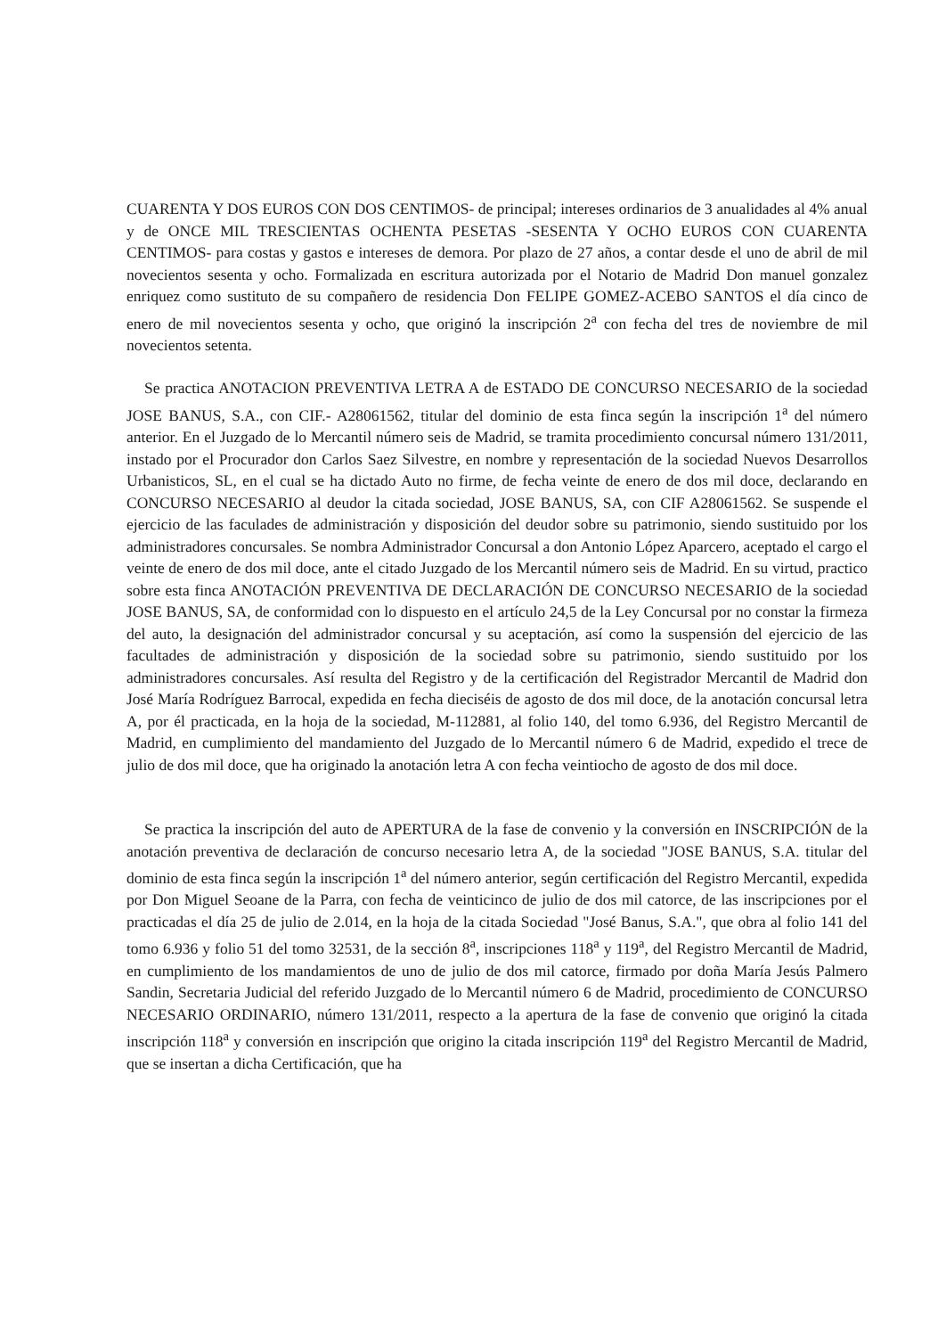CUARENTA Y DOS EUROS CON DOS CENTIMOS- de principal; intereses ordinarios de 3 anualidades al 4% anual y de ONCE MIL TRESCIENTAS OCHENTA PESETAS -SESENTA Y OCHO EUROS CON CUARENTA CENTIMOS- para costas y gastos e intereses de demora. Por plazo de 27 años, a contar desde el uno de abril de mil novecientos sesenta y ocho. Formalizada en escritura autorizada por el Notario de Madrid Don manuel gonzalez enriquez como sustituto de su compañero de residencia Don FELIPE GOMEZ-ACEBO SANTOS el día cinco de enero de mil novecientos sesenta y ocho, que originó la inscripción 2<sup>a</sup> con fecha del tres de noviembre de mil novecientos setenta.
Se practica ANOTACION PREVENTIVA LETRA A de ESTADO DE CONCURSO NECESARIO de la sociedad JOSE BANUS, S.A., con CIF.- A28061562, titular del dominio de esta finca según la inscripción 1<sup>a</sup> del número anterior. En el Juzgado de lo Mercantil número seis de Madrid, se tramita procedimiento concursal número 131/2011, instado por el Procurador don Carlos Saez Silvestre, en nombre y representación de la sociedad Nuevos Desarrollos Urbanisticos, SL, en el cual se ha dictado Auto no firme, de fecha veinte de enero de dos mil doce, declarando en CONCURSO NECESARIO al deudor la citada sociedad, JOSE BANUS, SA, con CIF A28061562. Se suspende el ejercicio de las faculades de administración y disposición del deudor sobre su patrimonio, siendo sustituido por los administradores concursales. Se nombra Administrador Concursal a don Antonio López Aparcero, aceptado el cargo el veinte de enero de dos mil doce, ante el citado Juzgado de los Mercantil número seis de Madrid. En su virtud, practico sobre esta finca ANOTACIÓN PREVENTIVA DE DECLARACIÓN DE CONCURSO NECESARIO de la sociedad JOSE BANUS, SA, de conformidad con lo dispuesto en el artículo 24,5 de la Ley Concursal por no constar la firmeza del auto, la designación del administrador concursal y su aceptación, así como la suspensión del ejercicio de las facultades de administración y disposición de la sociedad sobre su patrimonio, siendo sustituido por los administradores concursales. Así resulta del Registro y de la certificación del Registrador Mercantil de Madrid don José María Rodríguez Barrocal, expedida en fecha dieciséis de agosto de dos mil doce, de la anotación concursal letra A, por él practicada, en la hoja de la sociedad, M-112881, al folio 140, del tomo 6.936, del Registro Mercantil de Madrid, en cumplimiento del mandamiento del Juzgado de lo Mercantil número 6 de Madrid, expedido el trece de julio de dos mil doce, que ha originado la anotación letra A con fecha veintiocho de agosto de dos mil doce.
Se practica la inscripción del auto de APERTURA de la fase de convenio y la conversión en INSCRIPCIÓN de la anotación preventiva de declaración de concurso necesario letra A, de la sociedad "JOSE BANUS, S.A. titular del dominio de esta finca según la inscripción 1<sup>a</sup> del número anterior, según certificación del Registro Mercantil, expedida por Don Miguel Seoane de la Parra, con fecha de veinticinco de julio de dos mil catorce, de las inscripciones por el practicadas el día 25 de julio de 2.014, en la hoja de la citada Sociedad "José Banus, S.A.", que obra al folio 141 del tomo 6.936 y folio 51 del tomo 32531, de la sección 8<sup>a</sup>, inscripciones 118<sup>a</sup> y 119<sup>a</sup>, del Registro Mercantil de Madrid, en cumplimiento de los mandamientos de uno de julio de dos mil catorce, firmado por doña María Jesús Palmero Sandin, Secretaria Judicial del referido Juzgado de lo Mercantil número 6 de Madrid, procedimiento de CONCURSO NECESARIO ORDINARIO, número 131/2011, respecto a la apertura de la fase de convenio que originó la citada inscripción 118<sup>a</sup> y conversión en inscripción que origino la citada inscripción 119<sup>a</sup> del Registro Mercantil de Madrid, que se insertan a dicha Certificación, que ha